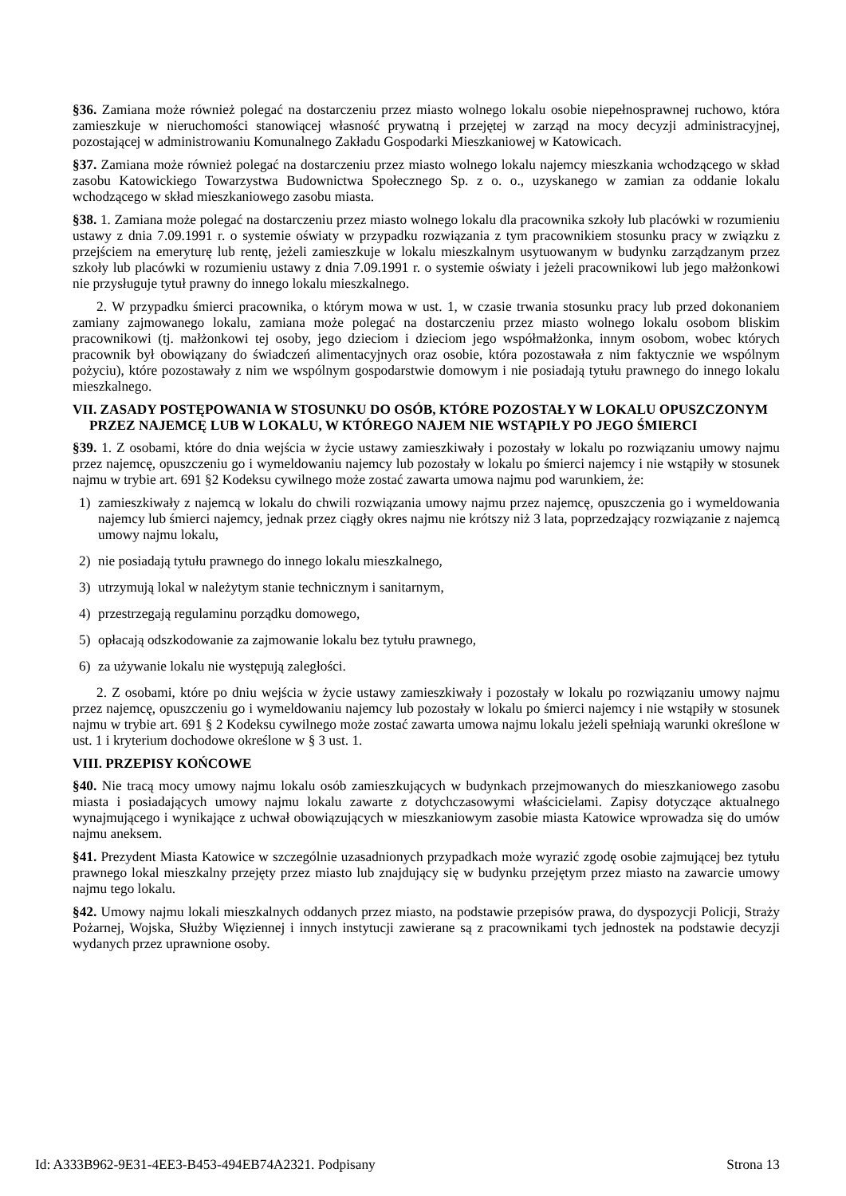§36. Zamiana może również polegać na dostarczeniu przez miasto wolnego lokalu osobie niepełnosprawnej ruchowo, która zamieszkuje w nieruchomości stanowiącej własność prywatną i przejętej w zarząd na mocy decyzji administracyjnej, pozostającej w administrowaniu Komunalnego Zakładu Gospodarki Mieszkaniowej w Katowicach.
§37. Zamiana może również polegać na dostarczeniu przez miasto wolnego lokalu najemcy mieszkania wchodzącego w skład zasobu Katowickiego Towarzystwa Budownictwa Społecznego Sp. z o. o., uzyskanego w zamian za oddanie lokalu wchodzącego w skład mieszkaniowego zasobu miasta.
§38. 1. Zamiana może polegać na dostarczeniu przez miasto wolnego lokalu dla pracownika szkoły lub placówki w rozumieniu ustawy z dnia 7.09.1991 r. o systemie oświaty w przypadku rozwiązania z tym pracownikiem stosunku pracy w związku z przejściem na emeryturę lub rentę, jeżeli zamieszkuje w lokalu mieszkalnym usytuowanym w budynku zarządzanym przez szkoły lub placówki w rozumieniu ustawy z dnia 7.09.1991 r. o systemie oświaty i jeżeli pracownikowi lub jego małżonkowi nie przysługuje tytuł prawny do innego lokalu mieszkalnego.
2. W przypadku śmierci pracownika, o którym mowa w ust. 1, w czasie trwania stosunku pracy lub przed dokonaniem zamiany zajmowanego lokalu, zamiana może polegać na dostarczeniu przez miasto wolnego lokalu osobom bliskim pracownikowi (tj. małżonkowi tej osoby, jego dzieciom i dzieciom jego współmałżonka, innym osobom, wobec których pracownik był obowiązany do świadczeń alimentacyjnych oraz osobie, która pozostawała z nim faktycznie we wspólnym pożyciu), które pozostawały z nim we wspólnym gospodarstwie domowym i nie posiadają tytułu prawnego do innego lokalu mieszkalnego.
VII. ZASADY POSTĘPOWANIA W STOSUNKU DO OSÓB, KTÓRE POZOSTAŁY W LOKALU OPUSZCZONYM PRZEZ NAJEMCĘ LUB W LOKALU, W KTÓREGO NAJEM NIE WSTĄPIŁY PO JEGO ŚMIERCI
§39. 1. Z osobami, które do dnia wejścia w życie ustawy zamieszkiwały i pozostały w lokalu po rozwiązaniu umowy najmu przez najemcę, opuszczeniu go i wymeldowaniu najemcy lub pozostały w lokalu po śmierci najemcy i nie wstąpiły w stosunek najmu w trybie art. 691 §2 Kodeksu cywilnego może zostać zawarta umowa najmu pod warunkiem, że:
1) zamieszkiwały z najemcą w lokalu do chwili rozwiązania umowy najmu przez najemcę, opuszczenia go i wymeldowania najemcy lub śmierci najemcy, jednak przez ciągły okres najmu nie krótszy niż 3 lata, poprzedzający rozwiązanie z najemcą umowy najmu lokalu,
2) nie posiadają tytułu prawnego do innego lokalu mieszkalnego,
3) utrzymują lokal w należytym stanie technicznym i sanitarnym,
4) przestrzegają regulaminu porządku domowego,
5) opłacają odszkodowanie za zajmowanie lokalu bez tytułu prawnego,
6) za używanie lokalu nie występują zaległości.
2. Z osobami, które po dniu wejścia w życie ustawy zamieszkiwały i pozostały w lokalu po rozwiązaniu umowy najmu przez najemcę, opuszczeniu go i wymeldowaniu najemcy lub pozostały w lokalu po śmierci najemcy i nie wstąpiły w stosunek najmu w trybie art. 691 § 2 Kodeksu cywilnego może zostać zawarta umowa najmu lokalu jeżeli spełniają warunki określone w ust. 1 i kryterium dochodowe określone w § 3 ust. 1.
VIII. PRZEPISY KOŃCOWE
§40. Nie tracą mocy umowy najmu lokalu osób zamieszkujących w budynkach przejmowanych do mieszkaniowego zasobu miasta i posiadających umowy najmu lokalu zawarte z dotychczasowymi właścicielami. Zapisy dotyczące aktualnego wynajmującego i wynikające z uchwał obowiązujących w mieszkaniowym zasobie miasta Katowice wprowadza się do umów najmu aneksem.
§41. Prezydent Miasta Katowice w szczególnie uzasadnionych przypadkach może wyrazić zgodę osobie zajmującej bez tytułu prawnego lokal mieszkalny przejęty przez miasto lub znajdujący się w budynku przejętym przez miasto na zawarcie umowy najmu tego lokalu.
§42. Umowy najmu lokali mieszkalnych oddanych przez miasto, na podstawie przepisów prawa, do dyspozycji Policji, Straży Pożarnej, Wojska, Służby Więziennej i innych instytucji zawierane są z pracownikami tych jednostek na podstawie decyzji wydanych przez uprawnione osoby.
Id: A333B962-9E31-4EE3-B453-494EB74A2321. Podpisany Strona 13